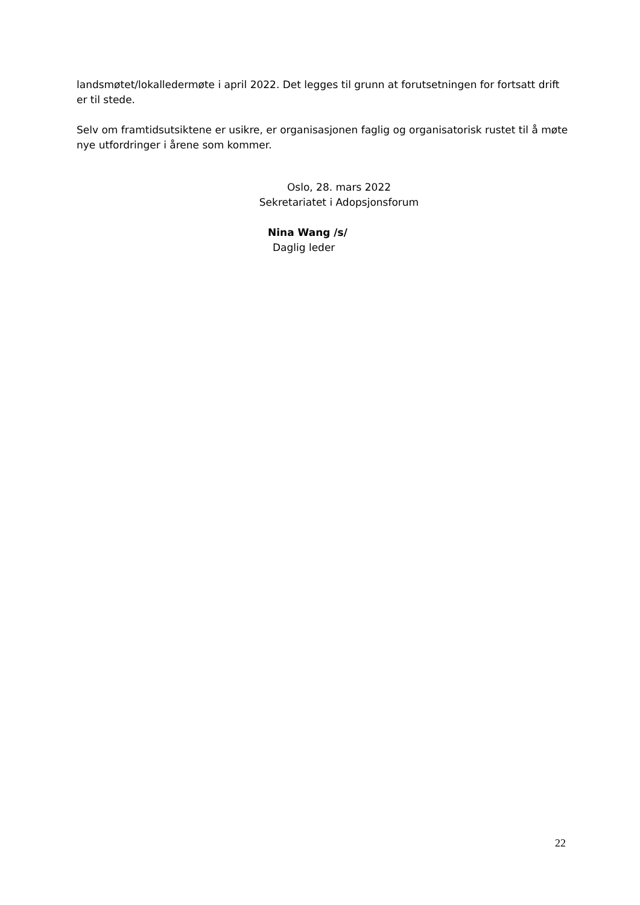landsmøtet/lokalledermøte i april 2022. Det legges til grunn at forutsetningen for fortsatt drift er til stede.
Selv om framtidsutsiktene er usikre, er organisasjonen faglig og organisatorisk rustet til å møte nye utfordringer i årene som kommer.
Oslo, 28. mars 2022
Sekretariatet i Adopsjonsforum
Nina Wang /s/
Daglig leder
22